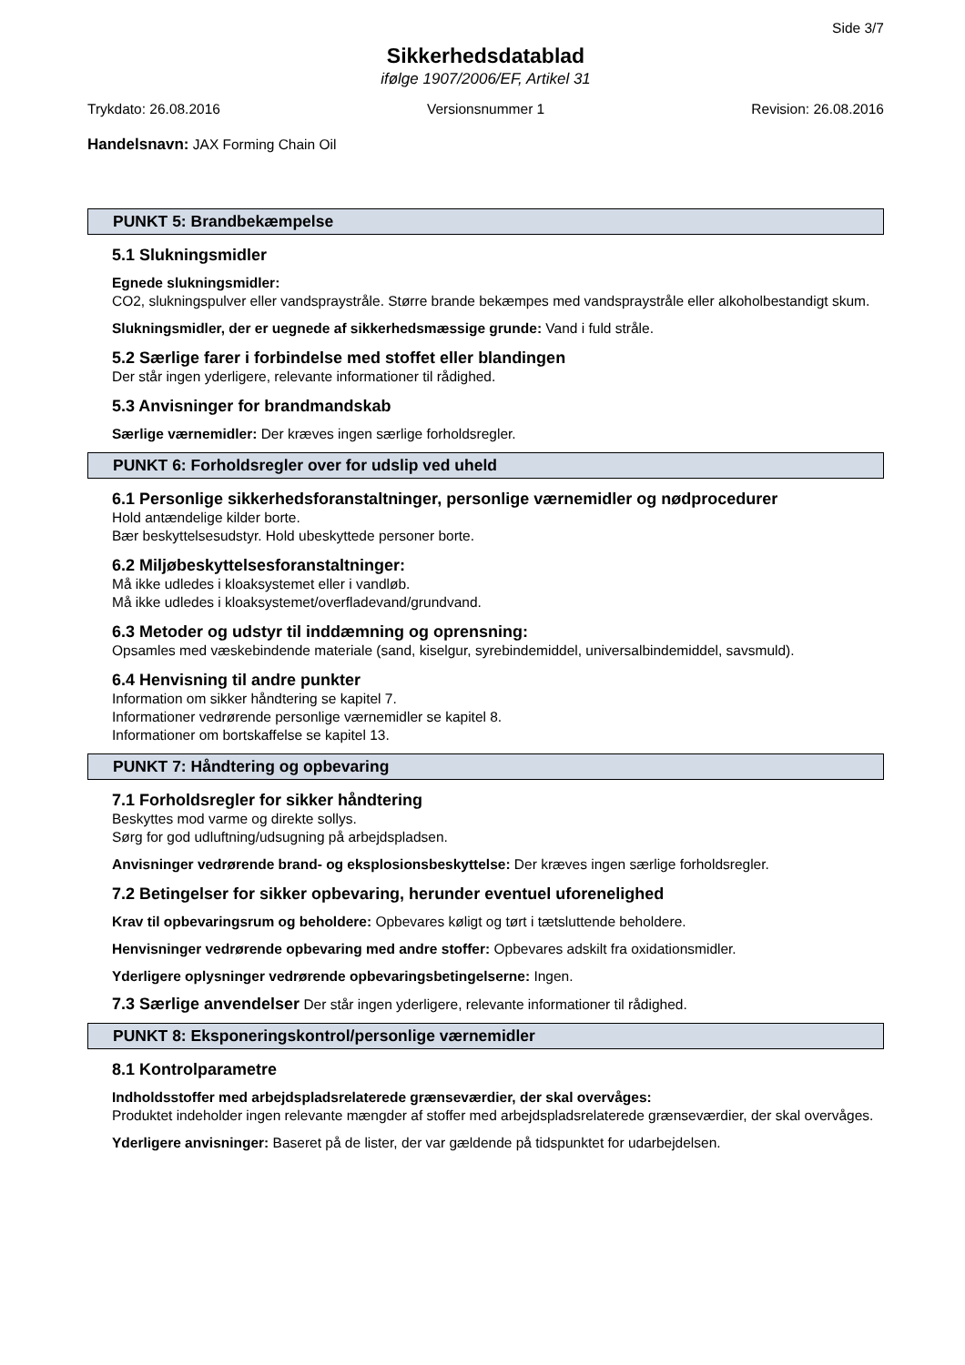Side 3/7
Sikkerhedsdatablad
ifølge 1907/2006/EF, Artikel 31
Trykdato: 26.08.2016 Versionsnummer 1 Revision: 26.08.2016
Handelsnavn: JAX Forming Chain Oil
PUNKT 5: Brandbekæmpelse
5.1 Slukningsmidler
Egnede slukningsmidler:
CO2, slukningspulver eller vandspraystråle. Større brande bekæmpes med vandspraystråle eller alkoholbestandigt skum.
Slukningsmidler, der er uegnede af sikkerhedsmæssige grunde: Vand i fuld stråle.
5.2 Særlige farer i forbindelse med stoffet eller blandingen
Der står ingen yderligere, relevante informationer til rådighed.
5.3 Anvisninger for brandmandskab
Særlige værnemidler: Der kræves ingen særlige forholdsregler.
PUNKT 6: Forholdsregler over for udslip ved uheld
6.1 Personlige sikkerhedsforanstaltninger, personlige værnemidler og nødprocedurer
Hold antændelige kilder borte.
Bær beskyttelsesudstyr. Hold ubeskyttede personer borte.
6.2 Miljøbeskyttelsesforanstaltninger:
Må ikke udledes i kloaksystemet eller i vandløb.
Må ikke udledes i kloaksystemet/overfladevand/grundvand.
6.3 Metoder og udstyr til inddæmning og oprensning:
Opsamles med væskebindende materiale (sand, kiselgur, syrebindemiddel, universalbindemiddel, savsmuld).
6.4 Henvisning til andre punkter
Information om sikker håndtering se kapitel 7.
Informationer vedrørende personlige værnemidler se kapitel 8.
Informationer om bortskaffelse se kapitel 13.
PUNKT 7: Håndtering og opbevaring
7.1 Forholdsregler for sikker håndtering
Beskyttes mod varme og direkte sollys.
Sørg for god udluftning/udsugning på arbejdspladsen.
Anvisninger vedrørende brand- og eksplosionsbeskyttelse: Der kræves ingen særlige forholdsregler.
7.2 Betingelser for sikker opbevaring, herunder eventuel uforenelighed
Krav til opbevaringsrum og beholdere: Opbevares køligt og tørt i tætsluttende beholdere.
Henvisninger vedrørende opbevaring med andre stoffer: Opbevares adskilt fra oxidationsmidler.
Yderligere oplysninger vedrørende opbevaringsbetingelserne: Ingen.
7.3 Særlige anvendelser Der står ingen yderligere, relevante informationer til rådighed.
PUNKT 8: Eksponeringskontrol/personlige værnemidler
8.1 Kontrolparametre
Indholdsstoffer med arbejdspladsrelaterede grænseværdier, der skal overvåges:
Produktet indeholder ingen relevante mængder af stoffer med arbejdspladsrelaterede grænseværdier, der skal overvåges.
Yderligere anvisninger: Baseret på de lister, der var gældende på tidspunktet for udarbejdelsen.